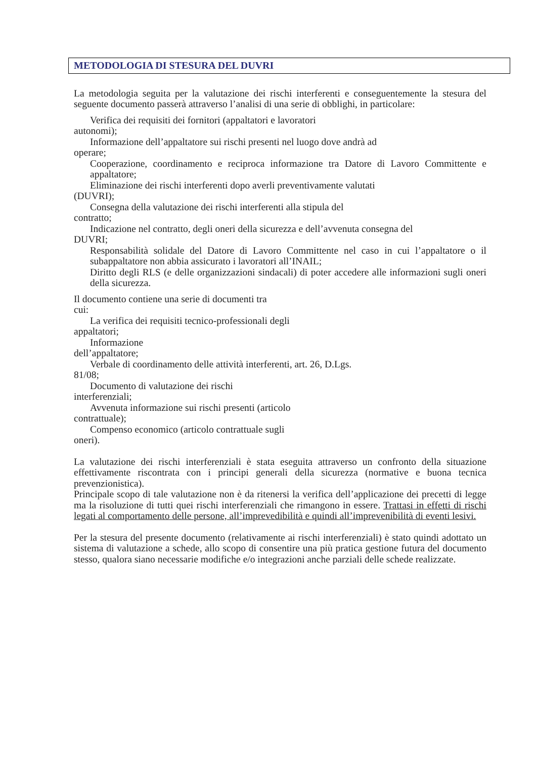METODOLOGIA DI STESURA DEL DUVRI
La metodologia seguita per la valutazione dei rischi interferenti e conseguentemente la stesura del seguente documento passerà attraverso l’analisi di una serie di obblighi, in particolare:
Verifica dei requisiti dei fornitori (appaltatori e lavoratori
autonomi);
Informazione dell’appaltatore sui rischi presenti nel luogo dove andrà ad
operare;
Cooperazione, coordinamento e reciproca informazione tra Datore di Lavoro Committente e appaltatore;
Eliminazione dei rischi interferenti dopo averli preventivamente valutati
(DUVRI);
Consegna della valutazione dei rischi interferenti alla stipula del
contratto;
Indicazione nel contratto, degli oneri della sicurezza e dell’avvenuta consegna del
DUVRI;
Responsabilità solidale del Datore di Lavoro Committente nel caso in cui l’appaltatore o il subappaltatore non abbia assicurato i lavoratori all’INAIL;
Diritto degli RLS (e delle organizzazioni sindacali) di poter accedere alle informazioni sugli oneri della sicurezza.
Il documento contiene una serie di documenti tra
cui:
La verifica dei requisiti tecnico-professionali degli
appaltatori;
Informazione
dell’appaltatore;
Verbale di coordinamento delle attività interferenti, art. 26, D.Lgs.
81/08;
Documento di valutazione dei rischi
interferenziali;
Avvenuta informazione sui rischi presenti (articolo
contrattuale);
Compenso economico (articolo contrattuale sugli
oneri).
La valutazione dei rischi interferenziali è stata eseguita attraverso un confronto della situazione effettivamente riscontrata con i principi generali della sicurezza (normative e buona tecnica prevenzionistica).
Principale scopo di tale valutazione non è da ritenersi la verifica dell’applicazione dei precetti di legge ma la risoluzione di tutti quei rischi interferenziali che rimangono in essere. Trattasi in effetti di rischi legati al comportamento delle persone, all’imprevedibilità e quindi all’imprevenibilità di eventi lesivi.
Per la stesura del presente documento (relativamente ai rischi interferenziali) è stato quindi adottato un sistema di valutazione a schede, allo scopo di consentire una più pratica gestione futura del documento stesso, qualora siano necessarie modifiche e/o integrazioni anche parziali delle schede realizzate.